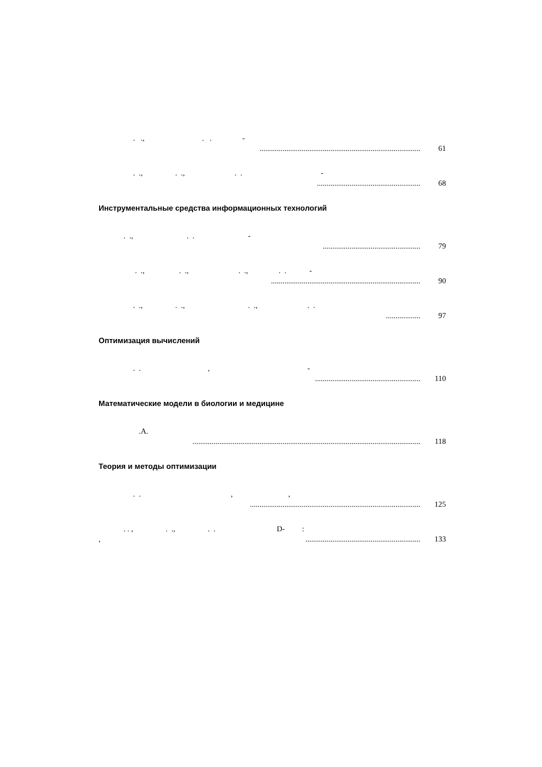. ., . . -
.................................................................................... 61
. ., . ., . . -
...................................................... 68
Инструментальные средства информационных технологий
. ., . . -
................................................... 79
. ., . ., . ., . . -
.............................................................................. 90
. ., . ., . ., . .
.................. 97
Оптимизация вычислений
. . , -
....................................................... 110
Математические модели в биологии и медицине
.A.
....................................................................................................................... 118
Теория и методы оптимизации
. . , ,
......................................................................................... 125
. . , . ., . . D- :
,............................................................ 133